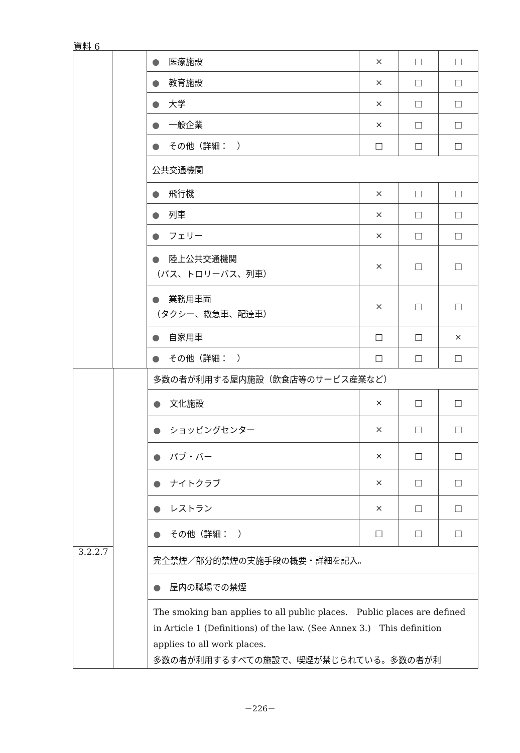資料 6
| | | ● 医療施設 | × | □ | □ |
| | | ● 教育施設 | × | □ | □ |
| | | ● 大学 | × | □ | □ |
| | | ● 一般企業 | × | □ | □ |
| | | ● その他（詳細： ） | □ | □ | □ |
| | | 公共交通機関 | | | |
| | | ● 飛行機 | × | □ | □ |
| | | ● 列車 | × | □ | □ |
| | | ● フェリー | × | □ | □ |
| | | ● 陸上公共交通機関 （バス、トロリーバス、列車） | × | □ | □ |
| | | ● 業務用車両 （タクシー、救急車、配達車） | × | □ | □ |
| | | ● 自家用車 | □ | □ | × |
| | | ● その他（詳細： ） | □ | □ | □ |
| | | 多数の者が利用する屋内施設（飲食店等のサービス産業など） | | | |
| | | ● 文化施設 | × | □ | □ |
| | | ● ショッピングセンター | × | □ | □ |
| | | ● パブ・バー | × | □ | □ |
| | | ● ナイトクラブ | × | □ | □ |
| | | ● レストラン | × | □ | □ |
| | | ● その他（詳細： ） | □ | □ | □ |
| 3.2.2.7 | | 完全禁煙／部分的禁煙の実施手段の概要・詳細を記入。 | | | |
| | | ● 屋内の職場での禁煙 | | | |
| | | The smoking ban applies to all public places. Public places are defined in Article 1 (Definitions) of the law. (See Annex 3.) This definition applies to all work places. 多数の者が利用するすべての施設で、喫煙が禁じられている。多数の者が利 | | | |
－226－